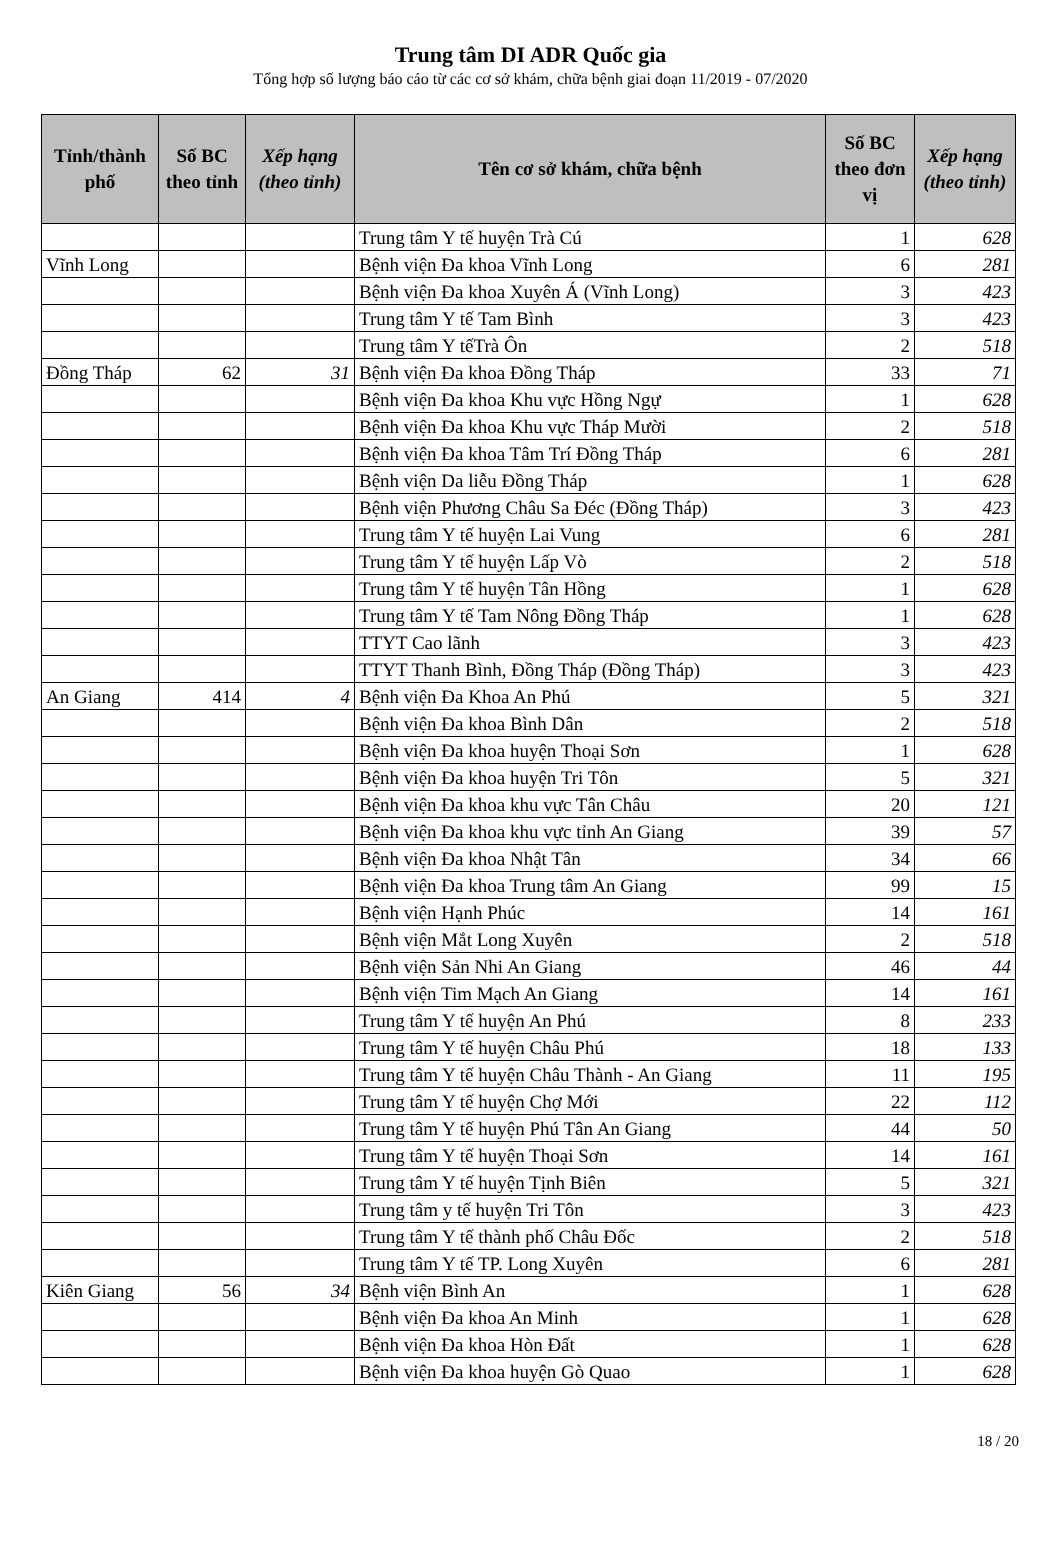Trung tâm DI ADR Quốc gia
Tổng hợp số lượng báo cáo từ các cơ sở khám, chữa bệnh giai đoạn 11/2019 - 07/2020
| Tỉnh/thành phố | Số BC theo tỉnh | Xếp hạng (theo tỉnh) | Tên cơ sở khám, chữa bệnh | Số BC theo đơn vị | Xếp hạng (theo tỉnh) |
| --- | --- | --- | --- | --- | --- |
| | | | Trung tâm Y tế huyện Trà Cú | 1 | 628 |
| Vĩnh Long | | | Bệnh viện Đa khoa Vĩnh Long | 6 | 281 |
| | | | Bệnh viện Đa khoa Xuyên Á (Vĩnh Long) | 3 | 423 |
| | | | Trung tâm Y tế Tam Bình | 3 | 423 |
| | | | Trung tâm Y tếTrà Ôn | 2 | 518 |
| Đồng Tháp | 62 | 31 | Bệnh viện Đa khoa Đồng Tháp | 33 | 71 |
| | | | Bệnh viện Đa khoa Khu vực Hồng Ngự | 1 | 628 |
| | | | Bệnh viện Đa khoa Khu vực Tháp Mười | 2 | 518 |
| | | | Bệnh viện Đa khoa Tâm Trí Đồng Tháp | 6 | 281 |
| | | | Bệnh viện Da liễu Đồng Tháp | 1 | 628 |
| | | | Bệnh viện Phương Châu Sa Đéc (Đồng Tháp) | 3 | 423 |
| | | | Trung tâm Y tế huyện Lai Vung | 6 | 281 |
| | | | Trung tâm Y tế huyện Lấp Vò | 2 | 518 |
| | | | Trung tâm Y tế huyện Tân Hồng | 1 | 628 |
| | | | Trung tâm Y tế Tam Nông Đồng Tháp | 1 | 628 |
| | | | TTYT Cao lãnh | 3 | 423 |
| | | | TTYT Thanh Bình, Đồng Tháp (Đồng Tháp) | 3 | 423 |
| An Giang | 414 | 4 | Bệnh viện Đa Khoa An Phú | 5 | 321 |
| | | | Bệnh viện Đa khoa Bình Dân | 2 | 518 |
| | | | Bệnh viện Đa khoa huyện Thoại Sơn | 1 | 628 |
| | | | Bệnh viện Đa khoa huyện Tri Tôn | 5 | 321 |
| | | | Bệnh viện Đa khoa khu vực Tân Châu | 20 | 121 |
| | | | Bệnh viện Đa khoa khu vực tỉnh An Giang | 39 | 57 |
| | | | Bệnh viện Đa khoa Nhật Tân | 34 | 66 |
| | | | Bệnh viện Đa khoa Trung tâm An Giang | 99 | 15 |
| | | | Bệnh viện Hạnh Phúc | 14 | 161 |
| | | | Bệnh viện Mắt Long Xuyên | 2 | 518 |
| | | | Bệnh viện Sản Nhi An Giang | 46 | 44 |
| | | | Bệnh viện Tim Mạch An Giang | 14 | 161 |
| | | | Trung tâm Y tế huyện An Phú | 8 | 233 |
| | | | Trung tâm Y tế huyện Châu Phú | 18 | 133 |
| | | | Trung tâm Y tế huyện Châu Thành - An Giang | 11 | 195 |
| | | | Trung tâm Y tế huyện Chợ Mới | 22 | 112 |
| | | | Trung tâm Y tế huyện Phú Tân An Giang | 44 | 50 |
| | | | Trung tâm Y tế huyện Thoại Sơn | 14 | 161 |
| | | | Trung tâm Y tế huyện Tịnh Biên | 5 | 321 |
| | | | Trung tâm y tế huyện Tri Tôn | 3 | 423 |
| | | | Trung tâm Y tế thành phố Châu Đốc | 2 | 518 |
| | | | Trung tâm Y tế TP. Long Xuyên | 6 | 281 |
| Kiên Giang | 56 | 34 | Bệnh viện Bình An | 1 | 628 |
| | | | Bệnh viện Đa khoa An Minh | 1 | 628 |
| | | | Bệnh viện Đa khoa Hòn Đất | 1 | 628 |
| | | | Bệnh viện Đa khoa huyện Gò Quao | 1 | 628 |
18 / 20